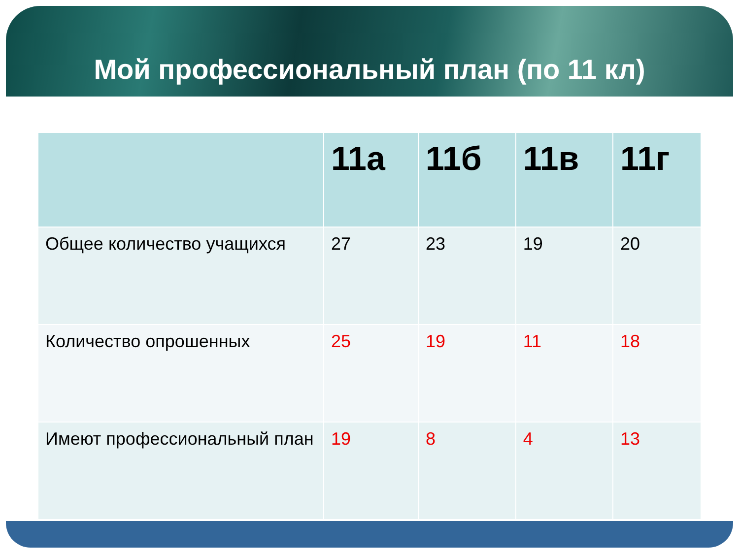Мой профессиональный план (по 11 кл)
| | 11а | 11б | 11в | 11г |
| --- | --- | --- | --- | --- |
| Общее количество учащихся | 27 | 23 | 19 | 20 |
| Количество опрошенных | 25 | 19 | 11 | 18 |
| Имеют профессиональный план | 19 | 8 | 4 | 13 |